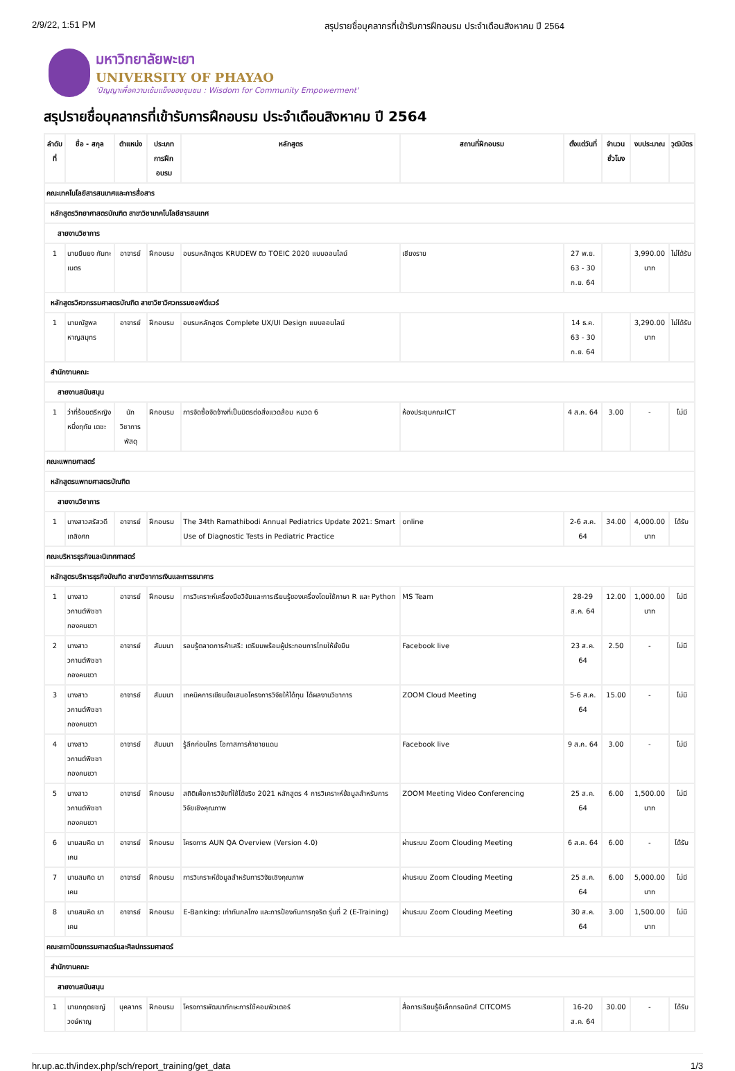2/9/22, 1:51 PM สรุปรายชื่อบุคลากรที่เข้ารับการฝึกอบรม ประจำเดือนสิงหาคม ปี 2564
มหาวิทยาลัยพะเยา
UNIVERSITY OF PHAYAO
'ปัญญาเพื่อความเข้มแข็งของชุมชน : Wisdom for Community Empowerment'
สรุปรายชื่อบุคลากรที่เข้ารับการฝึกอบรม ประจำเดือนสิงหาคม ปี 2564
| ลำดับที่ | ชื่อ - สกุล | ตำแหน่ง | ประเภทการฝึกอบรม | หลักสูตร | สถานที่ฝึกอบรม | ตั้งแต่วันที่ | จำนวนชั่วโมง | งบประมาณ | วุฒิบัตร |
| --- | --- | --- | --- | --- | --- | --- | --- | --- | --- |
| คณะเทคโนโลยีสารสนเทศและการสื่อสาร | | | | | | | | | |
| หลักสูตรวิทยาศาสตรบัณฑิต สาขาวิชาเทคโนโลยีสารสนเทศ | | | | | | | | | |
| สายงานวิชาการ | | | | | | | | | |
| 1 | นายยืนยง กันทะเนตร | อาจารย์ | ฝึกอบรม | อบรมหลักสูตร KRUDEW ติว TOEIC 2020 แบบออนไลน์ | เชียงราย | 27 พ.ย. 63 - 30 ก.ย. 64 | | 3,990.00 บาท | ไม่ได้รับ |
| หลักสูตรวิศวกรรมศาสตรบัณฑิต สาขาวิชาวิศวกรรมซอฟต์แวร์ | | | | | | | | | |
| 1 | นายณัฐพล หาญสมุทร | อาจารย์ | ฝึกอบรม | อบรมหลักสูตร Complete UX/UI Design แบบออนไลน์ | | 14 ธ.ค. 63 - 30 ก.ย. 64 | | 3,290.00 บาท | ไม่ได้รับ |
| สำนักงานคณะ | | | | | | | | | |
| สายงานสนับสนุน | | | | | | | | | |
| 1 | ว่าที่ร้อยตรีหญิงหนึ่งฤทัย เตชะ | นักวิชาการพัสดุ | ฝึกอบรม | การจัดซื้อจัดจ้างที่เป็นมิตรต่อสิ่งแวดล้อม หมวด 6 | ห้องประชุมคณะICT | 4 ส.ค. 64 | 3.00 | - | ไม่มี |
| คณะแพทยศาสตร์ | | | | | | | | | |
| หลักสูตรแพทยศาสตรบัณฑิต | | | | | | | | | |
| สายงานวิชาการ | | | | | | | | | |
| 1 | นางสาวสรัสวดี เถลิงศก | อาจารย์ | ฝึกอบรม | The 34th Ramathibodi Annual Pediatrics Update 2021: Smart Use of Diagnostic Tests in Pediatric Practice | online | 2-6 ส.ค. 64 | 34.00 | 4,000.00 บาท | ได้รับ |
| คณะบริหารธุรกิจและนิเทศศาสตร์ | | | | | | | | | |
| หลักสูตรบริหารธุรกิจบัณฑิต สาขาวิชาการเงินและการธนาคาร | | | | | | | | | |
| 1 | นางสาววกานต์พิชชา กองคนขวา | อาจารย์ | ฝึกอบรม | การวิเคราะห์เครื่องมือวิจัยและการเรียนรู้ของเครื่องโดยใช้ภาษา R และ Python | MS Team | 28-29 ส.ค. 64 | 12.00 | 1,000.00 บาท | ไม่มี |
| 2 | นางสาววกานต์พิชชา กองคนขวา | อาจารย์ | สัมมนา | รอบรู้ตลาดการค้าเสรี: เตรียมพร้อมผู้ประกอบการไทยให้ยั่งยืน | Facebook live | 23 ส.ค. 64 | 2.50 | - | ไม่มี |
| 3 | นางสาววกานต์พิชชา กองคนขวา | อาจารย์ | สัมมนา | เทคนิคการเขียนข้อเสนอโครงการวิจัยให้ได้ทุน ได้ผลงานวิชาการ | ZOOM Cloud Meeting | 5-6 ส.ค. 64 | 15.00 | - | ไม่มี |
| 4 | นางสาววกานต์พิชชา กองคนขวา | อาจารย์ | สัมมนา | รู้ลึกก่อนใคร โอกาสการค้าชายแดน | Facebook live | 9 ส.ค. 64 | 3.00 | - | ไม่มี |
| 5 | นางสาววกานต์พิชชา กองคนขวา | อาจารย์ | ฝึกอบรม | สถิติเพื่อการวิจัยที่ใช้ได้จริง 2021 หลักสูตร 4 การวิเคราะห์ข้อมูลสำหรับการวิจัยเชิงคุณภาพ | ZOOM Meeting Video Conferencing | 25 ส.ค. 64 | 6.00 | 1,500.00 บาท | ไม่มี |
| 6 | นายสมคิด ยาเคน | อาจารย์ | ฝึกอบรม | โครงการ AUN QA Overview (Version 4.0) | ผ่านระบบ Zoom Clouding Meeting | 6 ส.ค. 64 | 6.00 | - | ได้รับ |
| 7 | นายสมคิด ยาเคน | อาจารย์ | ฝึกอบรม | การวิเคราะห์ข้อมูลสำหรับการวิจัยเชิงคุณภาพ | ผ่านระบบ Zoom Clouding Meeting | 25 ส.ค. 64 | 6.00 | 5,000.00 บาท | ไม่มี |
| 8 | นายสมคิด ยาเคน | อาจารย์ | ฝึกอบรม | E-Banking: เท่าทันกลโกง และการป้องกันการทุจริต รุ่นที่ 2 (E-Training) | ผ่านระบบ Zoom Clouding Meeting | 30 ส.ค. 64 | 3.00 | 1,500.00 บาท | ไม่มี |
| คณะสถาปัตยกรรมศาสตร์และศิลปกรรมศาสตร์ | | | | | | | | | |
| สำนักงานคณะ | | | | | | | | | |
| สายงานสนับสนุน | | | | | | | | | |
| 1 | นายกฤตยชญ์ วงษ์หาญ | บุคลากร | ฝึกอบรม | โครงการพัฒนาทักษะการใช้คอมพิวเตอร์ | สื่อการเรียนรู้อิเล็กทรอนิกส์ CITCOMS | 16-20 ส.ค. 64 | 30.00 | - | ได้รับ |
hr.up.ac.th/index.php/sch/report_training/get_data 1/3